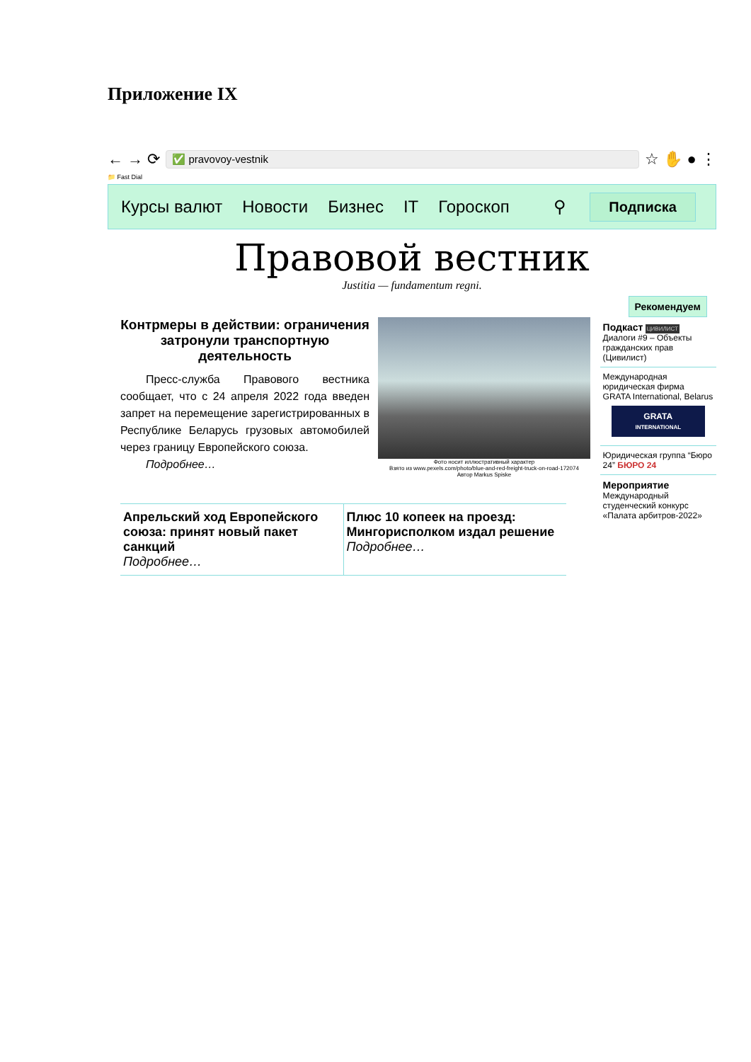Приложение IX
← → ⟳
✅ pravovoy-vestnik
☆ ✋ ● ⋮
📁 Fast Dial
Курсы валют Новости Бизнес IT Гороскоп ⚲ Подписка
Правовой вестник
Justitia — fundamentum regni.
Контрмеры в действии: ограничения затронули транспортную деятельность
Пресс-служба Правового вестника сообщает, что с 24 апреля 2022 года введен запрет на перемещение зарегистрированных в Республике Беларусь грузовых автомобилей через границу Европейского союза.
Подробнее…
Фото носит иллюстративный характер
Взято из www.pexels.com/photo/blue-and-red-freight-truck-on-road-172074
Автор Markus Spiske
Апрельский ход Европейского союза: принят новый пакет санкций
Подробнее…
Плюс 10 копеек на проезд: Мингорисполком издал решение
Подробнее…
Рекомендуем
Подкаст ЦИВИЛИСТ
Диалоги #9 – Объекты гражданских прав (Цивилист)
Международная юридическая фирма
GRATA International, Belarus
GRATA
INTERNATIONAL
Юридическая группа “Бюро 24” БЮРО 24
Мероприятие
Международный студенческий конкурс «Палата арбитров-2022»